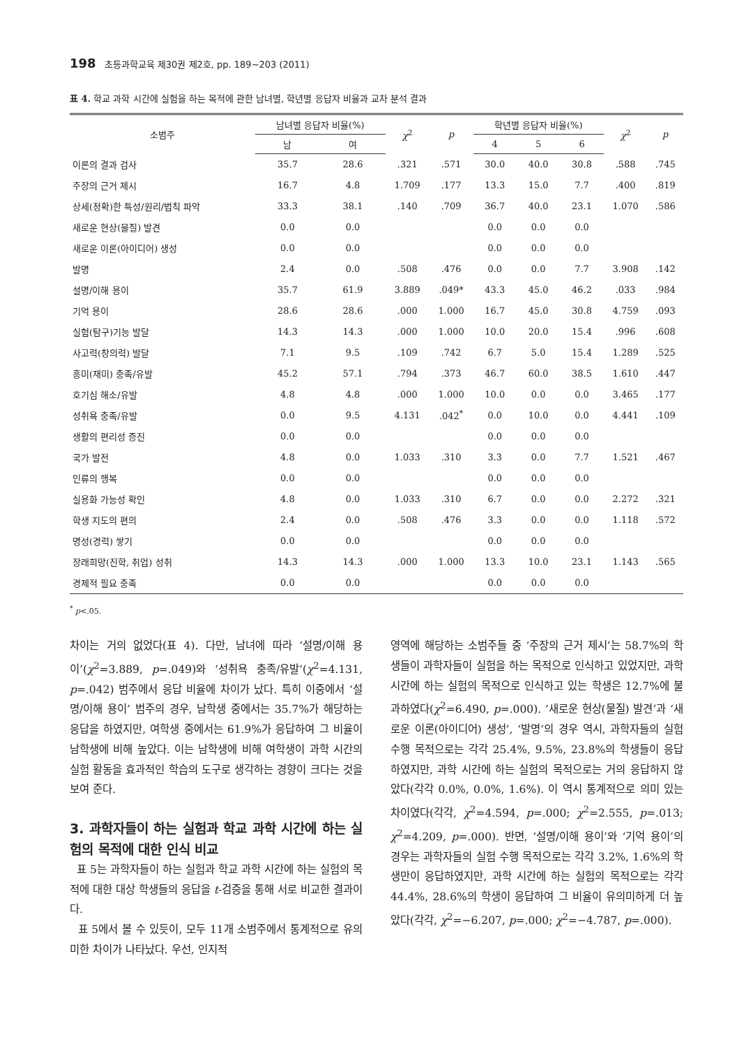198 초등과학교육 제30권 제2호, pp. 189∼203 (2011)
표 4. 학교 과학 시간에 실험을 하는 목적에 관한 남녀별, 학년별 응답자 비율과 교차 분석 결과
| 소범주 | 남녀별 응답자 비율(%) | | χ<sup>2</sup> | p | 학년별 응답자 비율(%) | | | χ<sup>2</sup> | p |
| --- | --- | --- | --- | --- | --- | --- | --- | --- | --- |
| | 남 | 여 | | | 4 | 5 | 6 | | |
| 이론의 결과 검사 | 35.7 | 28.6 | .321 | .571 | 30.0 | 40.0 | 30.8 | .588 | .745 |
| 주장의 근거 제시 | 16.7 | 4.8 | 1.709 | .177 | 13.3 | 15.0 | 7.7 | .400 | .819 |
| 상세(정확)한 특성/원리/법칙 파악 | 33.3 | 38.1 | .140 | .709 | 36.7 | 40.0 | 23.1 | 1.070 | .586 |
| 새로운 현상(물질) 발견 | 0.0 | 0.0 | | | 0.0 | 0.0 | 0.0 | | |
| 새로운 이론(아이디어) 생성 | 0.0 | 0.0 | | | 0.0 | 0.0 | 0.0 | | |
| 발명 | 2.4 | 0.0 | .508 | .476 | 0.0 | 0.0 | 7.7 | 3.908 | .142 |
| 설명/이해 용이 | 35.7 | 61.9 | 3.889 | .049* | 43.3 | 45.0 | 46.2 | .033 | .984 |
| 기억 용이 | 28.6 | 28.6 | .000 | 1.000 | 16.7 | 45.0 | 30.8 | 4.759 | .093 |
| 실험(탐구)기능 발달 | 14.3 | 14.3 | .000 | 1.000 | 10.0 | 20.0 | 15.4 | .996 | .608 |
| 사고력(창의력) 발달 | 7.1 | 9.5 | .109 | .742 | 6.7 | 5.0 | 15.4 | 1.289 | .525 |
| 흥미(재미) 충족/유발 | 45.2 | 57.1 | .794 | .373 | 46.7 | 60.0 | 38.5 | 1.610 | .447 |
| 호기심 해소/유발 | 4.8 | 4.8 | .000 | 1.000 | 10.0 | 0.0 | 0.0 | 3.465 | .177 |
| 성취욕 충족/유발 | 0.0 | 9.5 | 4.131 | .042<sup>*</sup> | 0.0 | 10.0 | 0.0 | 4.441 | .109 |
| 생활의 편리성 증진 | 0.0 | 0.0 | | | 0.0 | 0.0 | 0.0 | | |
| 국가 발전 | 4.8 | 0.0 | 1.033 | .310 | 3.3 | 0.0 | 7.7 | 1.521 | .467 |
| 인류의 행복 | 0.0 | 0.0 | | | 0.0 | 0.0 | 0.0 | | |
| 실용화 가능성 확인 | 4.8 | 0.0 | 1.033 | .310 | 6.7 | 0.0 | 0.0 | 2.272 | .321 |
| 학생 지도의 편의 | 2.4 | 0.0 | .508 | .476 | 3.3 | 0.0 | 0.0 | 1.118 | .572 |
| 명성(경력) 쌓기 | 0.0 | 0.0 | | | 0.0 | 0.0 | 0.0 | | |
| 장래희망(진학, 취업) 성취 | 14.3 | 14.3 | .000 | 1.000 | 13.3 | 10.0 | 23.1 | 1.143 | .565 |
| 경제적 필요 충족 | 0.0 | 0.0 | | | 0.0 | 0.0 | 0.0 | | |
<sup>*</sup> p<.05.
차이는 거의 없었다(표 4). 다만, 남녀에 따라 ‘설명/이해 용이’(χ<sup>2</sup>=3.889, p=.049)와 ‘성취욕 충족/유발’(χ<sup>2</sup>=4.131, p=.042) 범주에서 응답 비율에 차이가 났다. 특히 이중에서 ‘설명/이해 용이’ 범주의 경우, 남학생 중에서는 35.7%가 해당하는 응답을 하였지만, 여학생 중에서는 61.9%가 응답하여 그 비율이 남학생에 비해 높았다. 이는 남학생에 비해 여학생이 과학 시간의 실험 활동을 효과적인 학습의 도구로 생각하는 경향이 크다는 것을 보여 준다.
3. 과학자들이 하는 실험과 학교 과학 시간에 하는 실험의 목적에 대한 인식 비교
표 5는 과학자들이 하는 실험과 학교 과학 시간에 하는 실험의 목적에 대한 대상 학생들의 응답을 t-검증을 통해 서로 비교한 결과이다.
표 5에서 볼 수 있듯이, 모두 11개 소범주에서 통계적으로 유의미한 차이가 나타났다. 우선, 인지적
영역에 해당하는 소범주들 중 ‘주장의 근거 제시’는 58.7%의 학생들이 과학자들이 실험을 하는 목적으로 인식하고 있었지만, 과학 시간에 하는 실험의 목적으로 인식하고 있는 학생은 12.7%에 불과하였다(χ<sup>2</sup>=6.490, p=.000). ‘새로운 현상(물질) 발견’과 ‘새로운 이론(아이디어) 생성’, ‘발명’의 경우 역시, 과학자들의 실험 수행 목적으로는 각각 25.4%, 9.5%, 23.8%의 학생들이 응답하였지만, 과학 시간에 하는 실험의 목적으로는 거의 응답하지 않았다(각각 0.0%, 0.0%, 1.6%). 이 역시 통계적으로 의미 있는 차이였다(각각, χ<sup>2</sup>=4.594, p=.000; χ<sup>2</sup>=2.555, p=.013; χ<sup>2</sup>=4.209, p=.000). 반면, ‘설명/이해 용이’와 ‘기억 용이’의 경우는 과학자들의 실험 수행 목적으로는 각각 3.2%, 1.6%의 학생만이 응답하였지만, 과학 시간에 하는 실험의 목적으로는 각각 44.4%, 28.6%의 학생이 응답하여 그 비율이 유의미하게 더 높았다(각각, χ<sup>2</sup>=−6.207, p=.000; χ<sup>2</sup>=−4.787, p=.000).